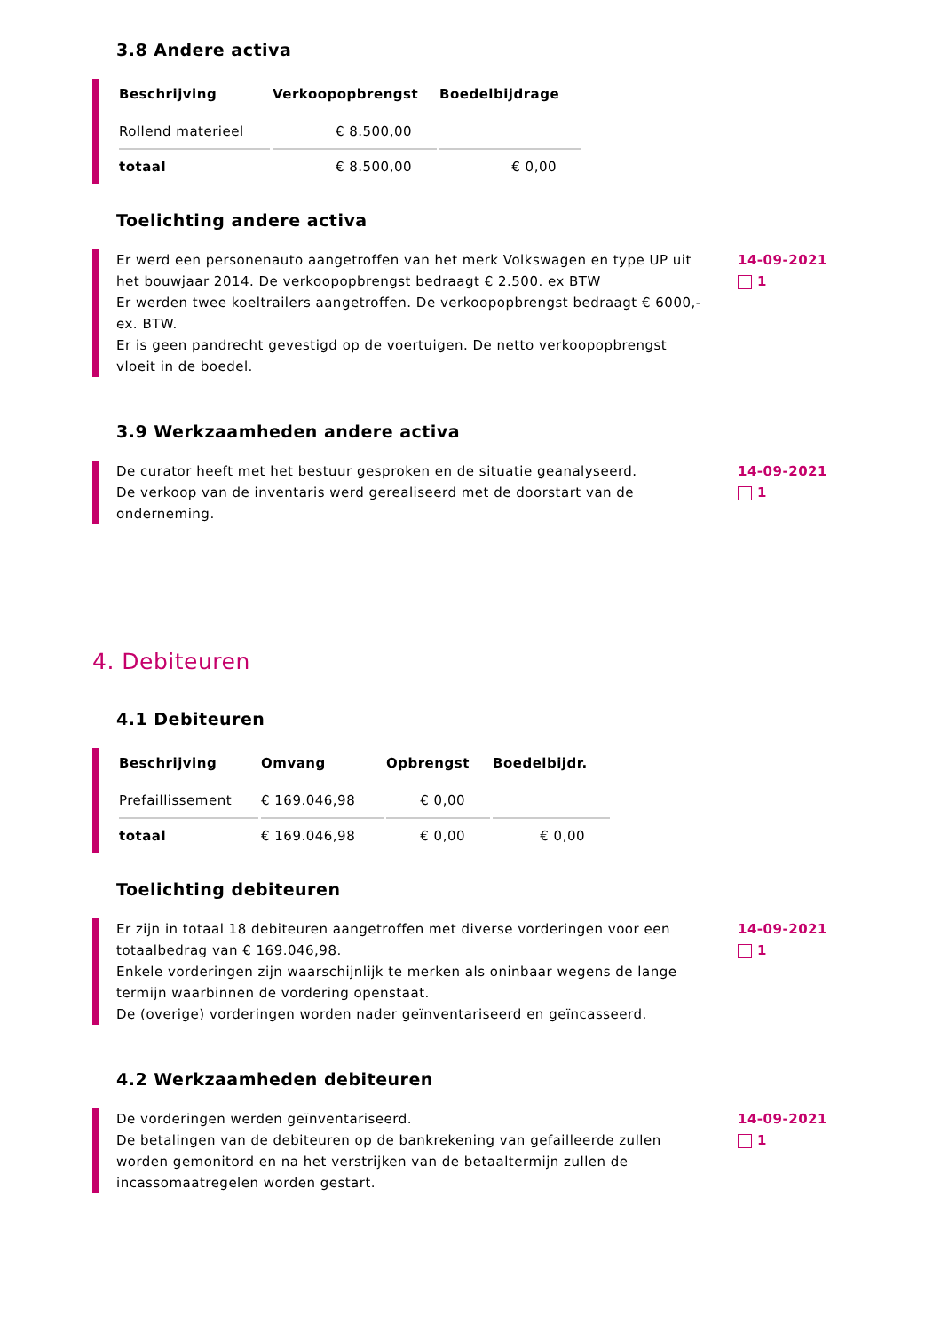3.8 Andere activa
| Beschrijving | Verkoopopbrengst | Boedelbijdrage |
| --- | --- | --- |
| Rollend materieel | € 8.500,00 | |
| totaal | € 8.500,00 | € 0,00 |
Toelichting andere activa
Er werd een personenauto aangetroffen van het merk Volkswagen en type UP uit het bouwjaar 2014. De verkoopopbrengst bedraagt € 2.500. ex BTW
Er werden twee koeltrailers aangetroffen. De verkoopopbrengst bedraagt € 6000,- ex. BTW.
Er is geen pandrecht gevestigd op de voertuigen. De netto verkoopopbrengst vloeit in de boedel.
14-09-2021
1
3.9 Werkzaamheden andere activa
De curator heeft met het bestuur gesproken en de situatie geanalyseerd.
De verkoop van de inventaris werd gerealiseerd met de doorstart van de onderneming.
14-09-2021
1
4. Debiteuren
4.1 Debiteuren
| Beschrijving | Omvang | Opbrengst | Boedelbijdr. |
| --- | --- | --- | --- |
| Prefaillissement | € 169.046,98 | € 0,00 | |
| totaal | € 169.046,98 | € 0,00 | € 0,00 |
Toelichting debiteuren
Er zijn in totaal 18 debiteuren aangetroffen met diverse vorderingen voor een totaalbedrag van € 169.046,98.
Enkele vorderingen zijn waarschijnlijk te merken als oninbaar wegens de lange termijn waarbinnen de vordering openstaat.
De (overige) vorderingen worden nader geïnventariseerd en geïncasseerd.
14-09-2021
1
4.2 Werkzaamheden debiteuren
De vorderingen werden geïnventariseerd.
De betalingen van de debiteuren op de bankrekening van gefailleerde zullen worden gemonitord en na het verstrijken van de betaaltermijn zullen de incassomaatregelen worden gestart.
14-09-2021
1